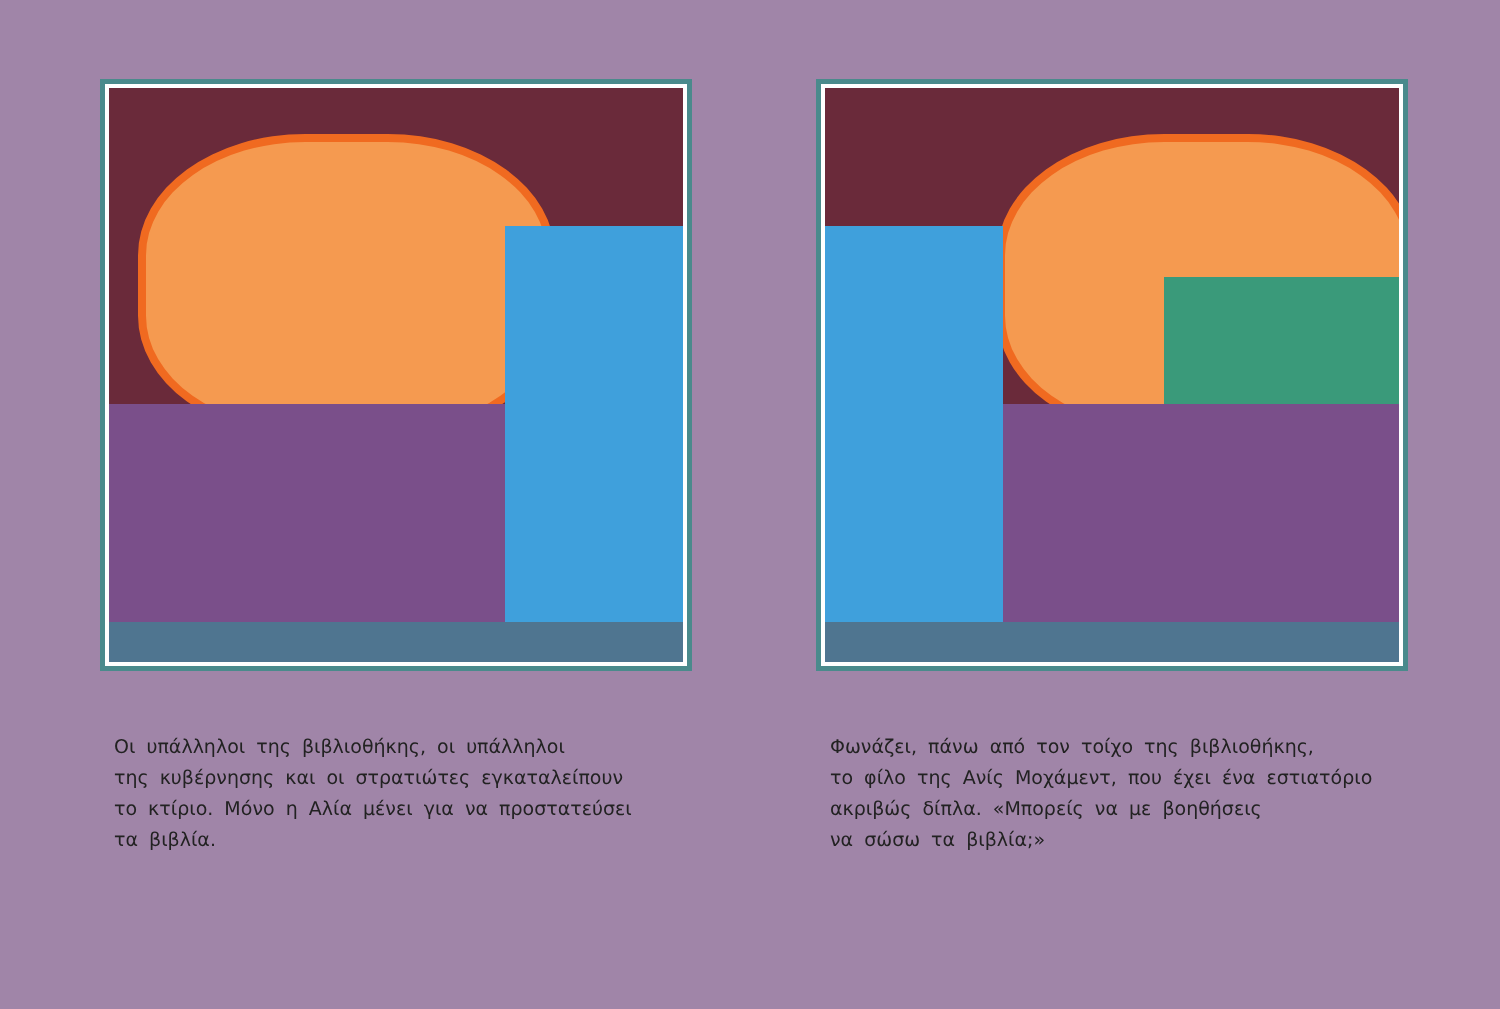Οι υπάλληλοι της βιβλιοθήκης, οι υπάλληλοι
της κυβέρνησης και οι στρατιώτες εγκαταλείπουν
το κτίριο. Μόνο η Αλία μένει για να προστατεύσει
τα βιβλία.
Φωνάζει, πάνω από τον τοίχο της βιβλιοθήκης,
το φίλο της Ανίς Μοχάμεντ, που έχει ένα εστιατόριο
ακριβώς δίπλα. «Μπορείς να με βοηθήσεις
να σώσω τα βιβλία;»